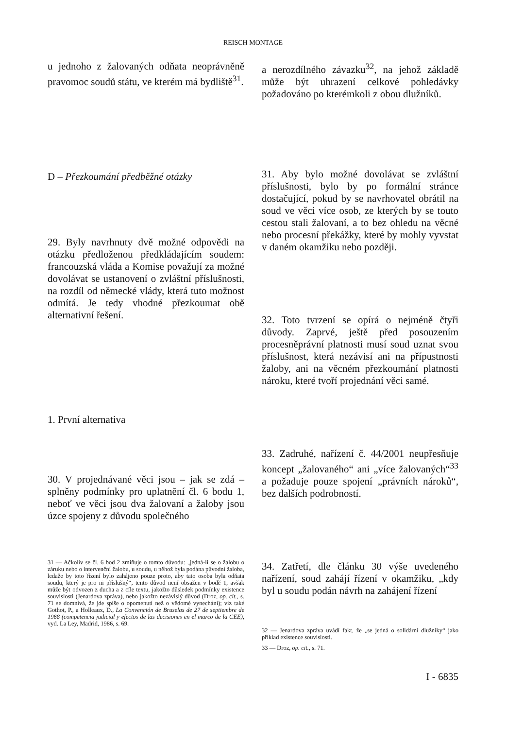REISCH MONTAGE
u jednoho z žalovaných odňata neoprávněně pravomoc soudů státu, ve kterém má bydliště<sup>31</sup>.
D – Přezkoumání předběžné otázky
29. Byly navrhnuty dvě možné odpovědi na otázku předloženou předkládajícím soudem: francouzská vláda a Komise považují za možné dovolávat se ustanovení o zvláštní příslušnosti, na rozdíl od německé vlády, která tuto možnost odmítá. Je tedy vhodné přezkoumat obě alternativní řešení.
1. První alternativa
30. V projednávané věci jsou – jak se zdá – splněny podmínky pro uplatnění čl. 6 bodu 1, neboť ve věci jsou dva žalovaní a žaloby jsou úzce spojeny z důvodu společného
31 — Ačkoliv se čl. 6 bod 2 zmiňuje o tomto důvodu: „jedná-li se o žalobu o záruku nebo o intervenční žalobu, u soudu, u něhož byla podána původní žaloba, ledaže by toto řízení bylo zahájeno pouze proto, aby tato osoba byla odňata soudu, který je pro ni příslušný“, tento důvod není obsažen v bodě 1, avšak může být odvozen z ducha a z cíle textu, jakožto důsledek podmínky existence souvislosti (Jenardova zpráva), nebo jakožto nezávislý důvod (Droz, op. cit., s. 71 se domnívá, že jde spíše o opomenutí než o vědomé vynechání); viz také Gothot, P., a Holleaux, D., La Convención de Bruselas de 27 de septiembre de 1968 (competencia judicial y efectos de las decisiones en el marco de la CEE), vyd. La Ley, Madrid, 1986, s. 69.
a nerozdílného závazku<sup>32</sup>, na jehož základě může být uhrazení celkové pohledávky požadováno po kterémkoli z obou dlužníků.
31. Aby bylo možné dovolávat se zvláštní příslušnosti, bylo by po formální stránce dostačující, pokud by se navrhovatel obrátil na soud ve věci více osob, ze kterých by se touto cestou stali žalovaní, a to bez ohledu na věcné nebo procesní překážky, které by mohly vyvstat v daném okamžiku nebo později.
32. Toto tvrzení se opírá o nejméně čtyři důvody. Zaprvé, ještě před posouzením procesněprávní platnosti musí soud uznat svou příslušnost, která nezávisí ani na přípustnosti žaloby, ani na věcném přezkoumání platnosti nároku, které tvoří projednání věci samé.
33. Zadruhé, nařízení č. 44/2001 neupřesňuje koncept „žalovaného“ ani „více žalovaných“<sup>33</sup> a požaduje pouze spojení „právních nároků“, bez dalších podrobností.
34. Zatřetí, dle článku 30 výše uvedeného nařízení, soud zahájí řízení v okamžiku, „kdy byl u soudu podán návrh na zahájení řízení
32 — Jenardova zpráva uvádí fakt, že „se jedná o solidární dlužníky“ jako příklad existence souvislosti.
33 — Droz, op. cit., s. 71.
I - 6835